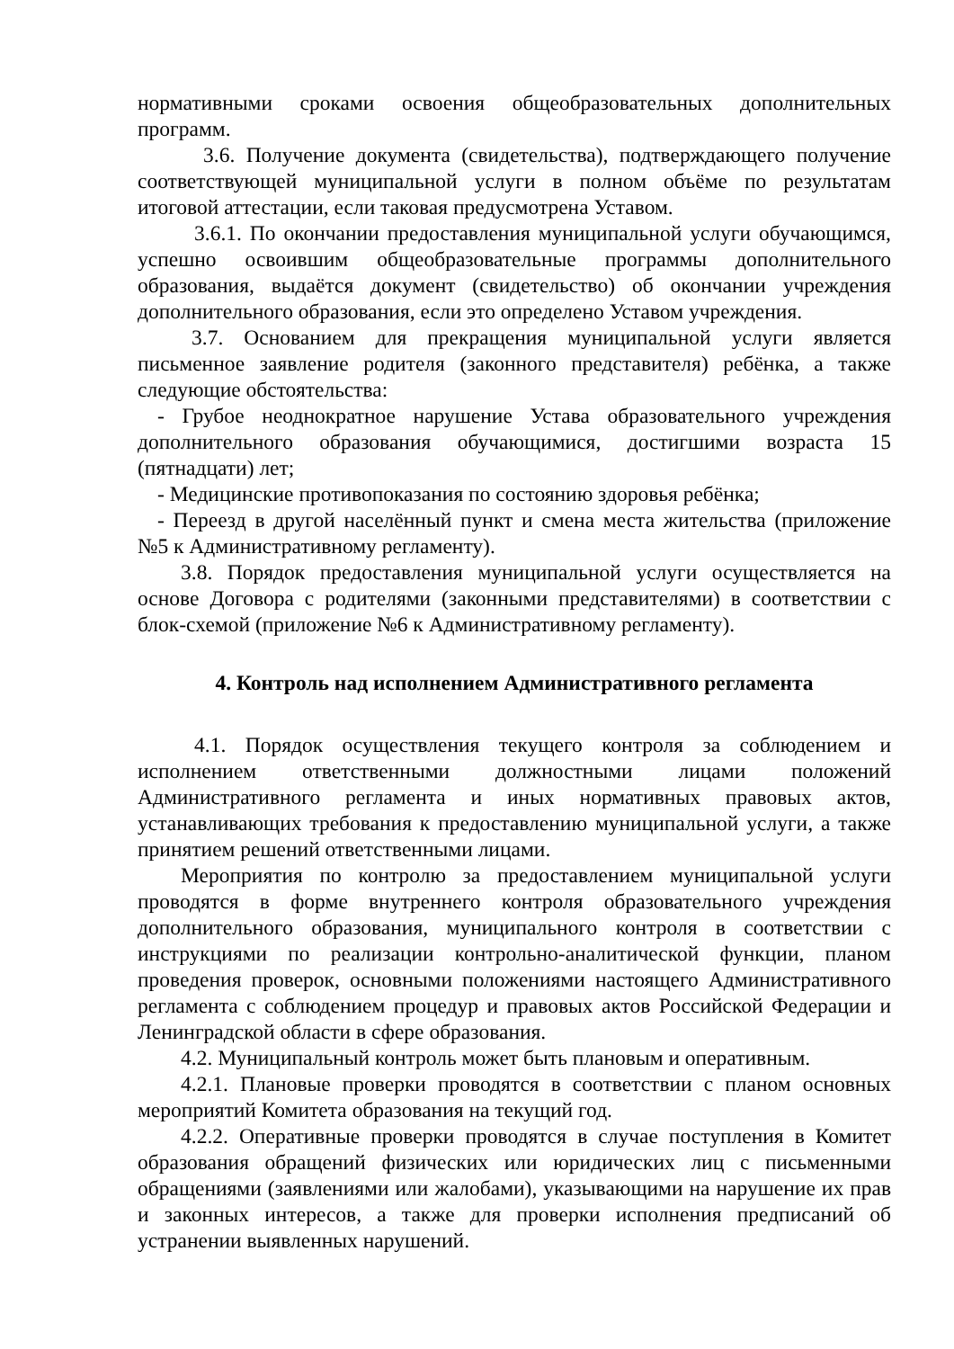нормативными сроками освоения общеобразовательных дополнительных программ.
3.6. Получение документа (свидетельства), подтверждающего получение соответствующей муниципальной услуги в полном объёме по результатам итоговой аттестации, если таковая предусмотрена Уставом.
3.6.1. По окончании предоставления муниципальной услуги обучающимся, успешно освоившим общеобразовательные программы дополнительного образования, выдаётся документ (свидетельство) об окончании учреждения дополнительного образования, если это определено Уставом учреждения.
3.7. Основанием для прекращения муниципальной услуги является письменное заявление родителя (законного представителя) ребёнка, а также следующие обстоятельства:
- Грубое неоднократное нарушение Устава образовательного учреждения дополнительного образования обучающимися, достигшими возраста 15 (пятнадцати) лет;
- Медицинские противопоказания по состоянию здоровья ребёнка;
- Переезд в другой населённый пункт и смена места жительства (приложение №5 к Административному регламенту).
3.8. Порядок предоставления муниципальной услуги осуществляется на основе Договора с родителями (законными представителями) в соответствии с блок-схемой (приложение №6 к Административному регламенту).
4. Контроль над исполнением Административного регламента
4.1. Порядок осуществления текущего контроля за соблюдением и исполнением ответственными должностными лицами положений Административного регламента и иных нормативных правовых актов, устанавливающих требования к предоставлению муниципальной услуги, а также принятием решений ответственными лицами.
Мероприятия по контролю за предоставлением муниципальной услуги проводятся в форме внутреннего контроля образовательного учреждения дополнительного образования, муниципального контроля в соответствии с инструкциями по реализации контрольно-аналитической функции, планом проведения проверок, основными положениями настоящего Административного регламента с соблюдением процедур и правовых актов Российской Федерации и Ленинградской области в сфере образования.
4.2. Муниципальный контроль может быть плановым и оперативным.
4.2.1. Плановые проверки проводятся в соответствии с планом основных мероприятий Комитета образования на текущий год.
4.2.2. Оперативные проверки проводятся в случае поступления в Комитет образования обращений физических или юридических лиц с письменными обращениями (заявлениями или жалобами), указывающими на нарушение их прав и законных интересов, а также для проверки исполнения предписаний об устранении выявленных нарушений.